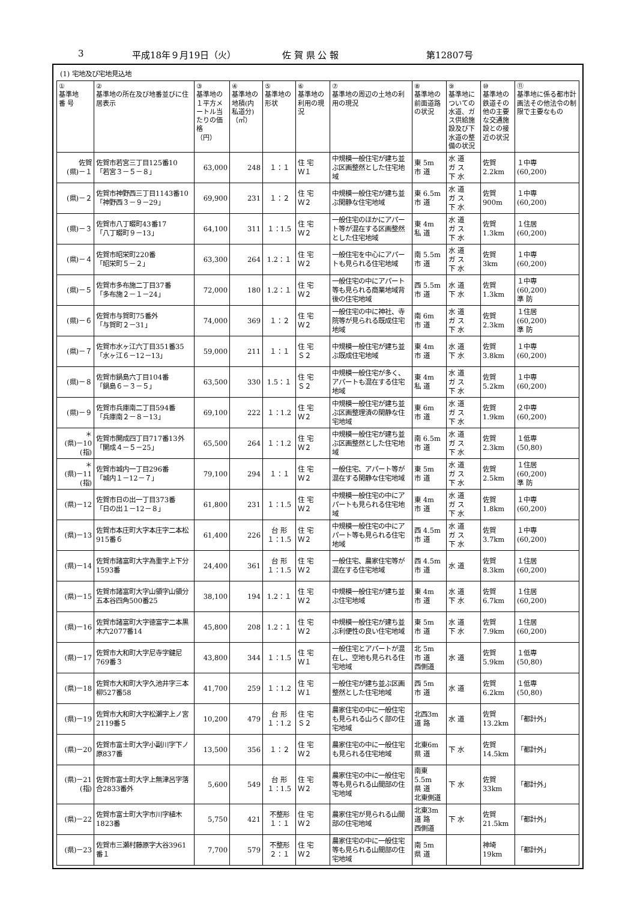3 平成18年９月19日（火） 佐 賀 県 公 報 第12807号
(1) 宅地及び宅地見込地
| ① 基準地 番 号 | ② 基準地の所在及び地番並びに住居表示 | ③ 基準地の１平方メートル当たりの価格 （円） | ④ 基準地の地積(内私道分) （㎡） | ⑤ 基準地の形状 | ⑥ 基準地の利用の現況 | ⑦ 基準地の周辺の土地の利用の現況 | ⑧ 基準地の前面道路の状況 | ⑨ 基準地についての水道、ガス供給施設及び下水道の整備の状況 | ⑩ 基準地の鉄道その他の主要な交通施設との接近の状況 | ⑪ 基準地に係る都市計画法その他法令の制限で主要なもの |
| --- | --- | --- | --- | --- | --- | --- | --- | --- | --- | --- |
| 佐賀 (県)－１ | 佐賀市若宮三丁目125番10 「若宮３－５－８」 | 63,000 | 248 | １：１ | 住 宅 Ｗ１ | 中規模一般住宅が建ち並ぶ区画整然とした住宅地域 | 東 5m 市 道 | 水 道 ガ ス 下 水 | 佐賀 2.2km | １中専 (60,200) |
| (県)－２ | 佐賀市神野西三丁目1143番10 「神野西３－９－29」 | 69,900 | 231 | １：２ | 住 宅 Ｗ２ | 中規模一般住宅が建ち並ぶ閑静な住宅地域 | 東 6.5m 市 道 | 水 道 ガ ス 下 水 | 佐賀 900m | １中専 (60,200) |
| (県)－３ | 佐賀市八丁畷町43番17 「八丁畷町９－13」 | 64,100 | 311 | １：1.5 | 住 宅 Ｗ２ | 一般住宅のほかにアパート等が混在する区画整然とした住宅地域 | 東 4m 私 道 | 水 道 ガ ス 下 水 | 佐賀 1.3km | １住居 (60,200) |
| (県)－４ | 佐賀市昭栄町220番 「昭栄町５－２」 | 63,300 | 264 | 1.2：１ | 住 宅 Ｗ２ | 一般住宅を中心にアパートも見られる住宅地域 | 南 5.5m 市 道 | 水 道 ガ ス 下 水 | 佐賀 3km | １中専 (60,200) |
| (県)－５ | 佐賀市多布施二丁目37番 「多布施２－１－24」 | 72,000 | 180 | 1.2：１ | 住 宅 Ｗ２ | 一般住宅の中にアパート等も見られる商業地域背後の住宅地域 | 西 5.5m 市 道 | 水 道 下 水 | 佐賀 1.3km | １中専 (60,200) 準 防 |
| (県)－６ | 佐賀市与賀町75番外 「与賀町２－31」 | 74,000 | 369 | １：２ | 住 宅 Ｗ２ | 一般住宅の中に神社、寺院等が見られる既成住宅地域 | 南 6m 市 道 | 水 道 ガ ス 下 水 | 佐賀 2.3km | １住居 (60,200) 準 防 |
| (県)－７ | 佐賀市水ヶ江六丁目351番35 「水ヶ江６－12－13」 | 59,000 | 211 | １：１ | 住 宅 Ｓ２ | 中規模一般住宅が建ち並ぶ既成住宅地域 | 東 4m 市 道 | 水 道 下 水 | 佐賀 3.8km | １中専 (60,200) |
| (県)－８ | 佐賀市鍋島六丁目104番 「鍋島６－３－５」 | 63,500 | 330 | 1.5：１ | 住 宅 Ｓ２ | 中規模一般住宅が多く、アパートも混在する住宅地域 | 東 4m 私 道 | 水 道 ガ ス 下 水 | 佐賀 5.2km | １中専 (60,200) |
| (県)－９ | 佐賀市兵庫南二丁目594番 「兵庫南２－８－13」 | 69,100 | 222 | １：1.2 | 住 宅 Ｗ２ | 中規模一般住宅が建ち並ぶ区画整理済の閑静な住宅地域 | 東 6m 市 道 | 水 道 ガ ス 下 水 | 佐賀 1.9km | ２中専 (60,200) |
| ＊ (県)－10 (指) | 佐賀市開成四丁目717番13外 「開成４－５－25」 | 65,500 | 264 | １：1.2 | 住 宅 Ｗ２ | 中規模一般住宅が建ち並ぶ区画整然とした住宅地域 | 南 6.5m 市 道 | 水 道 ガ ス 下 水 | 佐賀 2.3km | １低専 (50,80) |
| ＊ (県)－11 (指) | 佐賀市城内一丁目296番 「城内１－12－７」 | 79,100 | 294 | １：１ | 住 宅 Ｗ２ | 一般住宅、アパート等が混在する閑静な住宅地域 | 東 5m 市 道 | 水 道 ガ ス 下 水 | 佐賀 2.5km | １住居 (60,200) 準 防 |
| (県)－12 | 佐賀市日の出一丁目373番 「日の出１－12－８」 | 61,800 | 231 | １：1.5 | 住 宅 Ｗ２ | 中規模一般住宅の中にアパートも見られる住宅地域 | 東 4m 市 道 | 水 道 ガ ス 下 水 | 佐賀 1.8km | １中専 (60,200) |
| (県)－13 | 佐賀市本庄町大字本庄字二本松915番６ | 61,400 | 226 | 台 形 １：1.5 | 住 宅 Ｗ２ | 中規模一般住宅の中にアパート等も見られる住宅地域 | 西 4.5m 市 道 | 水 道 ガ ス 下 水 | 佐賀 3.7km | １中専 (60,200) |
| (県)－14 | 佐賀市諸富町大字為重字上下分1593番 | 24,400 | 361 | 台 形 １：1.5 | 住 宅 Ｗ２ | 一般住宅、農家住宅等が混在する住宅地域 | 西 4.5m 市 道 | 水 道 | 佐賀 8.3km | １住居 (60,200) |
| (県)－15 | 佐賀市諸富町大字山領字山領分五本谷四角500番25 | 38,100 | 194 | 1.2：１ | 住 宅 Ｗ２ | 中規模一般住宅が建ち並ぶ住宅地域 | 東 4m 市 道 | 水 道 下 水 | 佐賀 6.7km | １住居 (60,200) |
| (県)－16 | 佐賀市諸富町大字徳富字二本黒木六2077番14 | 45,800 | 208 | 1.2：１ | 住 宅 Ｗ２ | 中規模一般住宅が建ち並ぶ利便性の良い住宅地域 | 東 5m 市 道 | 水 道 下 水 | 佐賀 7.9km | １住居 (60,200) |
| (県)－17 | 佐賀市大和町大字尼寺字鍵尼769番３ | 43,800 | 344 | １：1.5 | 住 宅 Ｗ１ | 一般住宅とアパートが混在し、空地も見られる住宅地域 | 北 5m 市 道 西側道 | 水 道 | 佐賀 5.9km | １低専 (50,80) |
| (県)－18 | 佐賀市大和町大字久池井字三本柳527番58 | 41,700 | 259 | １：1.2 | 住 宅 Ｗ１ | 一般住宅が建ち並ぶ区画整然とした住宅地域 | 西 5m 市 道 | 水 道 | 佐賀 6.2km | １低専 (50,80) |
| (県)－19 | 佐賀市大和町大字松瀬字上ノ宮2119番５ | 10,200 | 479 | 台 形 １：1.2 | 住 宅 Ｓ２ | 農家住宅の中に一般住宅も見られる山ろく部の住宅地域 | 北西3m 道 路 | 水 道 | 佐賀 13.2km | 「都計外」 |
| (県)－20 | 佐賀市富士町大字小副川字下ノ原837番 | 13,500 | 356 | １：２ | 住 宅 Ｗ２ | 農家住宅の中に一般住宅も見られる住宅地域 | 北東6m 県 道 | 下 水 | 佐賀 14.5km | 「都計外」 |
| (県)－21 (指) | 佐賀市富士町大字上無津呂字落合2833番外 | 5,600 | 549 | 台 形 １：1.5 | 住 宅 Ｗ２ | 農家住宅の中に一般住宅等も見られる山間部の住宅地域 | 南東5.5m 県 道 北東側道 | 下 水 | 佐賀 33km | 「都計外」 |
| (県)－22 | 佐賀市富士町大字市川字植木1823番 | 5,750 | 421 | 不整形 １：１ | 住 宅 Ｗ２ | 農家住宅が見られる山間部の住宅地域 | 北東3m 道 路 西側道 | 下 水 | 佐賀 21.5km | 「都計外」 |
| (県)－23 | 佐賀市三瀬村藤原字大谷3961番１ | 7,700 | 579 | 不整形 ２：１ | 住 宅 Ｗ２ | 農家住宅の中に一般住宅等も見られる山間部の住宅地域 | 南 5m 県 道 | | 神埼 19km | 「都計外」 |